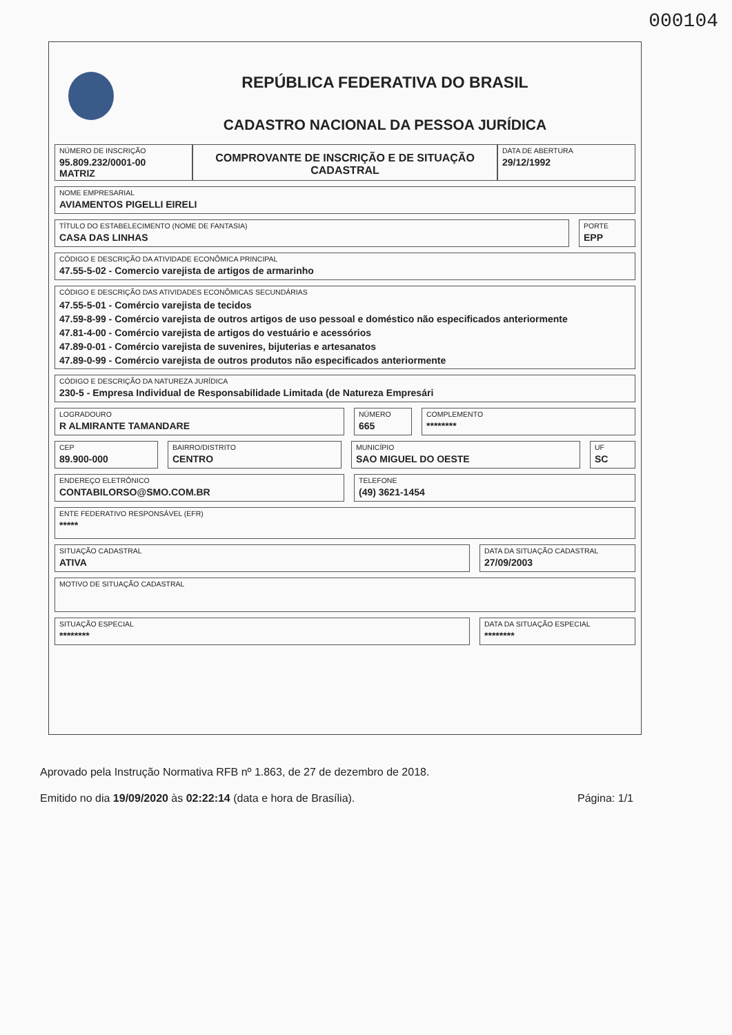000104
REPÚBLICA FEDERATIVA DO BRASIL
CADASTRO NACIONAL DA PESSOA JURÍDICA
NÚMERO DE INSCRIÇÃO
95.809.232/0001-00
MATRIZ
COMPROVANTE DE INSCRIÇÃO E DE SITUAÇÃO CADASTRAL
DATA DE ABERTURA
29/12/1992
NOME EMPRESARIAL
AVIAMENTOS PIGELLI EIRELI
TÍTULO DO ESTABELECIMENTO (NOME DE FANTASIA)
CASA DAS LINHAS
PORTE
EPP
CÓDIGO E DESCRIÇÃO DA ATIVIDADE ECONÔMICA PRINCIPAL
47.55-5-02 - Comercio varejista de artigos de armarinho
CÓDIGO E DESCRIÇÃO DAS ATIVIDADES ECONÔMICAS SECUNDÁRIAS
47.55-5-01 - Comércio varejista de tecidos
47.59-8-99 - Comércio varejista de outros artigos de uso pessoal e doméstico não especificados anteriormente
47.81-4-00 - Comércio varejista de artigos do vestuário e acessórios
47.89-0-01 - Comércio varejista de suvenires, bijuterias e artesanatos
47.89-0-99 - Comércio varejista de outros produtos não especificados anteriormente
CÓDIGO E DESCRIÇÃO DA NATUREZA JURÍDICA
230-5 - Empresa Individual de Responsabilidade Limitada (de Natureza Empresári
LOGRADOURO
R ALMIRANTE TAMANDARE
NÚMERO
665
COMPLEMENTO
********
CEP
89.900-000
BAIRRO/DISTRITO
CENTRO
MUNICÍPIO
SAO MIGUEL DO OESTE
UF
SC
ENDEREÇO ELETRÔNICO
CONTABILORSO@SMO.COM.BR
TELEFONE
(49) 3621-1454
ENTE FEDERATIVO RESPONSÁVEL (EFR)
*****
SITUAÇÃO CADASTRAL
ATIVA
DATA DA SITUAÇÃO CADASTRAL
27/09/2003
MOTIVO DE SITUAÇÃO CADASTRAL
SITUAÇÃO ESPECIAL
********
DATA DA SITUAÇÃO ESPECIAL
********
Aprovado pela Instrução Normativa RFB nº 1.863, de 27 de dezembro de 2018.
Emitido no dia 19/09/2020 às 02:22:14 (data e hora de Brasília). Página: 1/1